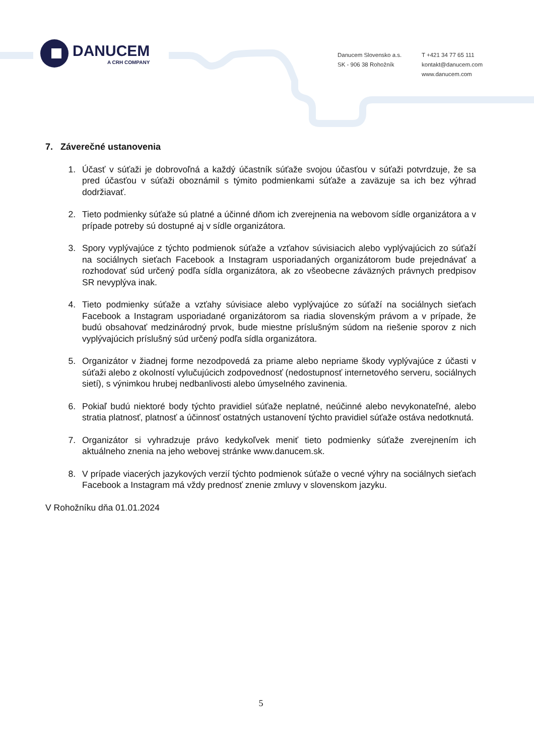DANUCEM
A CRH COMPANY
Danucem Slovensko a.s.
SK - 906 38 Rohožník
T +421 34 77 65 111
kontakt@danucem.com
www.danucem.com
7. Záverečné ustanovenia
1. Účasť v súťaži je dobrovoľná a každý účastník súťaže svojou účasťou v súťaži potvrdzuje, že sa pred účasťou v súťaži oboznámil s týmito podmienkami súťaže a zaväzuje sa ich bez výhrad dodržiavať.
2. Tieto podmienky súťaže sú platné a účinné dňom ich zverejnenia na webovom sídle organizátora a v prípade potreby sú dostupné aj v sídle organizátora.
3. Spory vyplývajúce z týchto podmienok súťaže a vzťahov súvisiacich alebo vyplývajúcich zo súťaží na sociálnych sieťach Facebook a Instagram usporiadaných organizátorom bude prejednávať a rozhodovať súd určený podľa sídla organizátora, ak zo všeobecne záväzných právnych predpisov SR nevyplýva inak.
4. Tieto podmienky súťaže a vzťahy súvisiace alebo vyplývajúce zo súťaží na sociálnych sieťach Facebook a Instagram usporiadané organizátorom sa riadia slovenským právom a v prípade, že budú obsahovať medzinárodný prvok, bude miestne príslušným súdom na riešenie sporov z nich vyplývajúcich príslušný súd určený podľa sídla organizátora.
5. Organizátor v žiadnej forme nezodpovedá za priame alebo nepriame škody vyplývajúce z účasti v súťaži alebo z okolností vylučujúcich zodpovednosť (nedostupnosť internetového serveru, sociálnych sietí), s výnimkou hrubej nedbanlivosti alebo úmyselného zavinenia.
6. Pokiaľ budú niektoré body týchto pravidiel súťaže neplatné, neúčinné alebo nevykonateľné, alebo stratia platnosť, platnosť a účinnosť ostatných ustanovení týchto pravidiel súťaže ostáva nedotknutá.
7. Organizátor si vyhradzuje právo kedykoľvek meniť tieto podmienky súťaže zverejnením ich aktuálneho znenia na jeho webovej stránke www.danucem.sk.
8. V prípade viacerých jazykových verzií týchto podmienok súťaže o vecné výhry na sociálnych sieťach Facebook a Instagram má vždy prednosť znenie zmluvy v slovenskom jazyku.
V Rohožníku dňa 01.01.2024
5